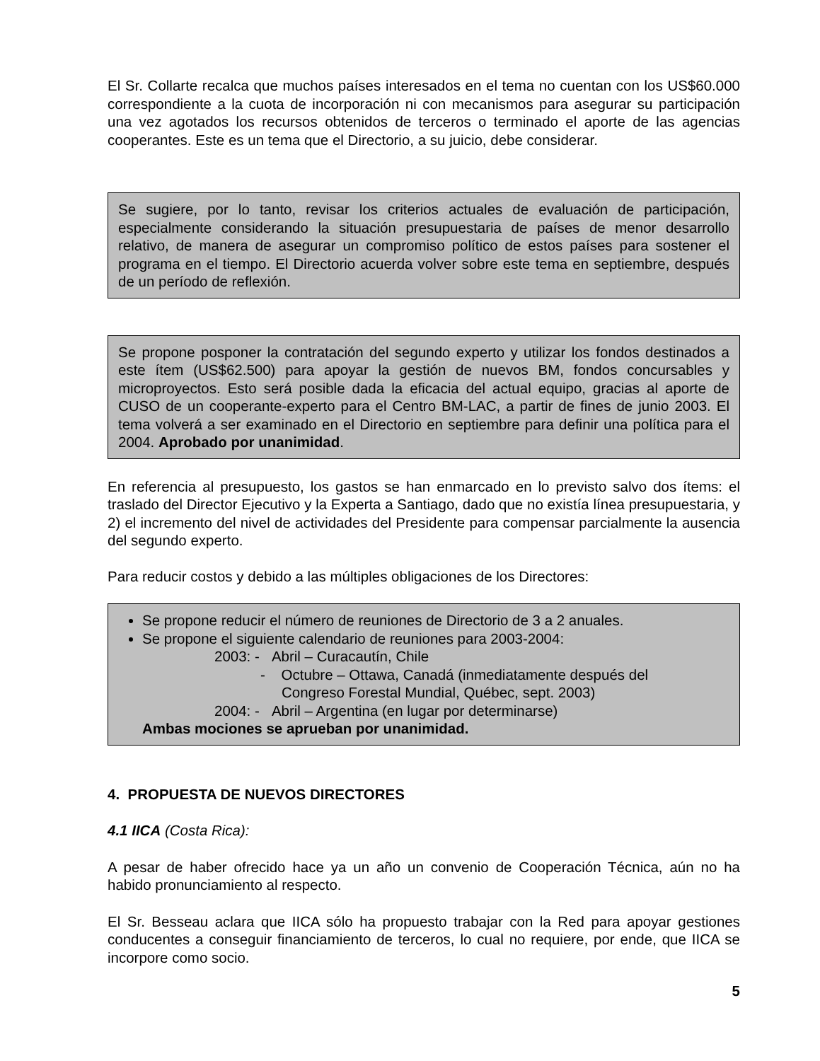El Sr. Collarte recalca que muchos países interesados en el tema no cuentan con los US$60.000 correspondiente a la cuota de incorporación ni con mecanismos para asegurar su participación una vez agotados los recursos obtenidos de terceros o terminado el aporte de las agencias cooperantes. Este es un tema que el Directorio, a su juicio, debe considerar.
Se sugiere, por lo tanto, revisar los criterios actuales de evaluación de participación, especialmente considerando la situación presupuestaria de países de menor desarrollo relativo, de manera de asegurar un compromiso político de estos países para sostener el programa en el tiempo. El Directorio acuerda volver sobre este tema en septiembre, después de un período de reflexión.
Se propone posponer la contratación del segundo experto y utilizar los fondos destinados a este ítem (US$62.500) para apoyar la gestión de nuevos BM, fondos concursables y microproyectos. Esto será posible dada la eficacia del actual equipo, gracias al aporte de CUSO de un cooperante-experto para el Centro BM-LAC, a partir de fines de junio 2003. El tema volverá a ser examinado en el Directorio en septiembre para definir una política para el 2004. Aprobado por unanimidad.
En referencia al presupuesto, los gastos se han enmarcado en lo previsto salvo dos ítems: el traslado del Director Ejecutivo y la Experta a Santiago, dado que no existía línea presupuestaria, y 2) el incremento del nivel de actividades del Presidente para compensar parcialmente la ausencia del segundo experto.
Para reducir costos y debido a las múltiples obligaciones de los Directores:
Se propone reducir el número de reuniones de Directorio de 3 a 2 anuales.
Se propone el siguiente calendario de reuniones para 2003-2004:
2003: - Abril – Curacautín, Chile
- Octubre – Ottawa, Canadá (inmediatamente después del
Congreso Forestal Mundial, Québec, sept. 2003)
2004: - Abril – Argentina (en lugar por determinarse)
Ambas mociones se aprueban por unanimidad.
4. PROPUESTA DE NUEVOS DIRECTORES
4.1 IICA (Costa Rica):
A pesar de haber ofrecido hace ya un año un convenio de Cooperación Técnica, aún no ha habido pronunciamiento al respecto.
El Sr. Besseau aclara que IICA sólo ha propuesto trabajar con la Red para apoyar gestiones conducentes a conseguir financiamiento de terceros, lo cual no requiere, por ende, que IICA se incorpore como socio.
5